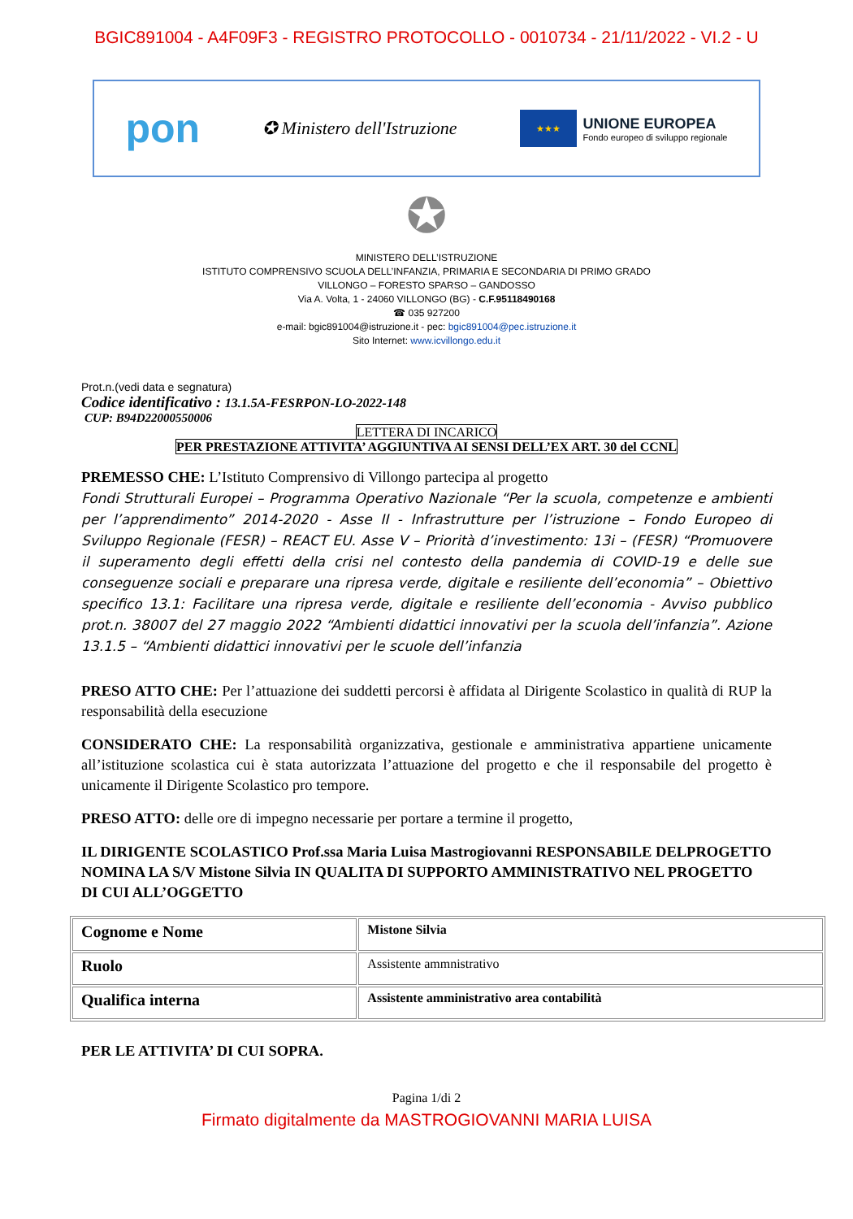BGIC891004 - A4F09F3 - REGISTRO PROTOCOLLO - 0010734 - 21/11/2022 - VI.2 - U
pon ✪ Ministero dell'Istruzione ★★★ UNIONE EUROPEA Fondo europeo di sviluppo regionale
✪
MINISTERO DELL’ISTRUZIONE
ISTITUTO COMPRENSIVO SCUOLA DELL’INFANZIA, PRIMARIA E SECONDARIA DI PRIMO GRADO
VILLONGO – FORESTO SPARSO – GANDOSSO
Via A. Volta, 1 - 24060 VILLONGO (BG) - C.F.95118490168
☎ 035 927200
e-mail: bgic891004@istruzione.it - pec: bgic891004@pec.istruzione.it
Sito Internet: www.icvillongo.edu.it
Prot.n.(vedi data e segnatura)
Codice identificativo : 13.1.5A-FESRPON-LO-2022-148
CUP: B94D22000550006
LETTERA DI INCARICO
PER PRESTAZIONE ATTIVITA’ AGGIUNTIVA AI SENSI DELL’EX ART. 30 del CCNL
PREMESSO CHE: L’Istituto Comprensivo di Villongo partecipa al progetto
Fondi Strutturali Europei – Programma Operativo Nazionale “Per la scuola, competenze e ambienti per l’apprendimento” 2014-2020 - Asse II - Infrastrutture per l’istruzione – Fondo Europeo di Sviluppo Regionale (FESR) – REACT EU. Asse V – Priorità d’investimento: 13i – (FESR) “Promuovere il superamento degli effetti della crisi nel contesto della pandemia di COVID-19 e delle sue conseguenze sociali e preparare una ripresa verde, digitale e resiliente dell’economia” – Obiettivo specifico 13.1: Facilitare una ripresa verde, digitale e resiliente dell’economia - Avviso pubblico prot.n. 38007 del 27 maggio 2022 “Ambienti didattici innovativi per la scuola dell’infanzia”. Azione 13.1.5 – “Ambienti didattici innovativi per le scuole dell’infanzia
PRESO ATTO CHE: Per l’attuazione dei suddetti percorsi è affidata al Dirigente Scolastico in qualità di RUP la responsabilità della esecuzione
CONSIDERATO CHE: La responsabilità organizzativa, gestionale e amministrativa appartiene unicamente all’istituzione scolastica cui è stata autorizzata l’attuazione del progetto e che il responsabile del progetto è unicamente il Dirigente Scolastico pro tempore.
PRESO ATTO: delle ore di impegno necessarie per portare a termine il progetto,
IL DIRIGENTE SCOLASTICO Prof.ssa Maria Luisa Mastrogiovanni RESPONSABILE DELPROGETTO NOMINA LA S/V Mistone Silvia IN QUALITA DI SUPPORTO AMMINISTRATIVO NEL PROGETTO DI CUI ALL’OGGETTO
| Cognome e Nome | Mistone Silvia |
| Ruolo | Assistente ammnistrativo |
| Qualifica interna | Assistente amministrativo area contabilità |
PER LE ATTIVITA’ DI CUI SOPRA.
Pagina 1/di 2
Firmato digitalmente da MASTROGIOVANNI MARIA LUISA